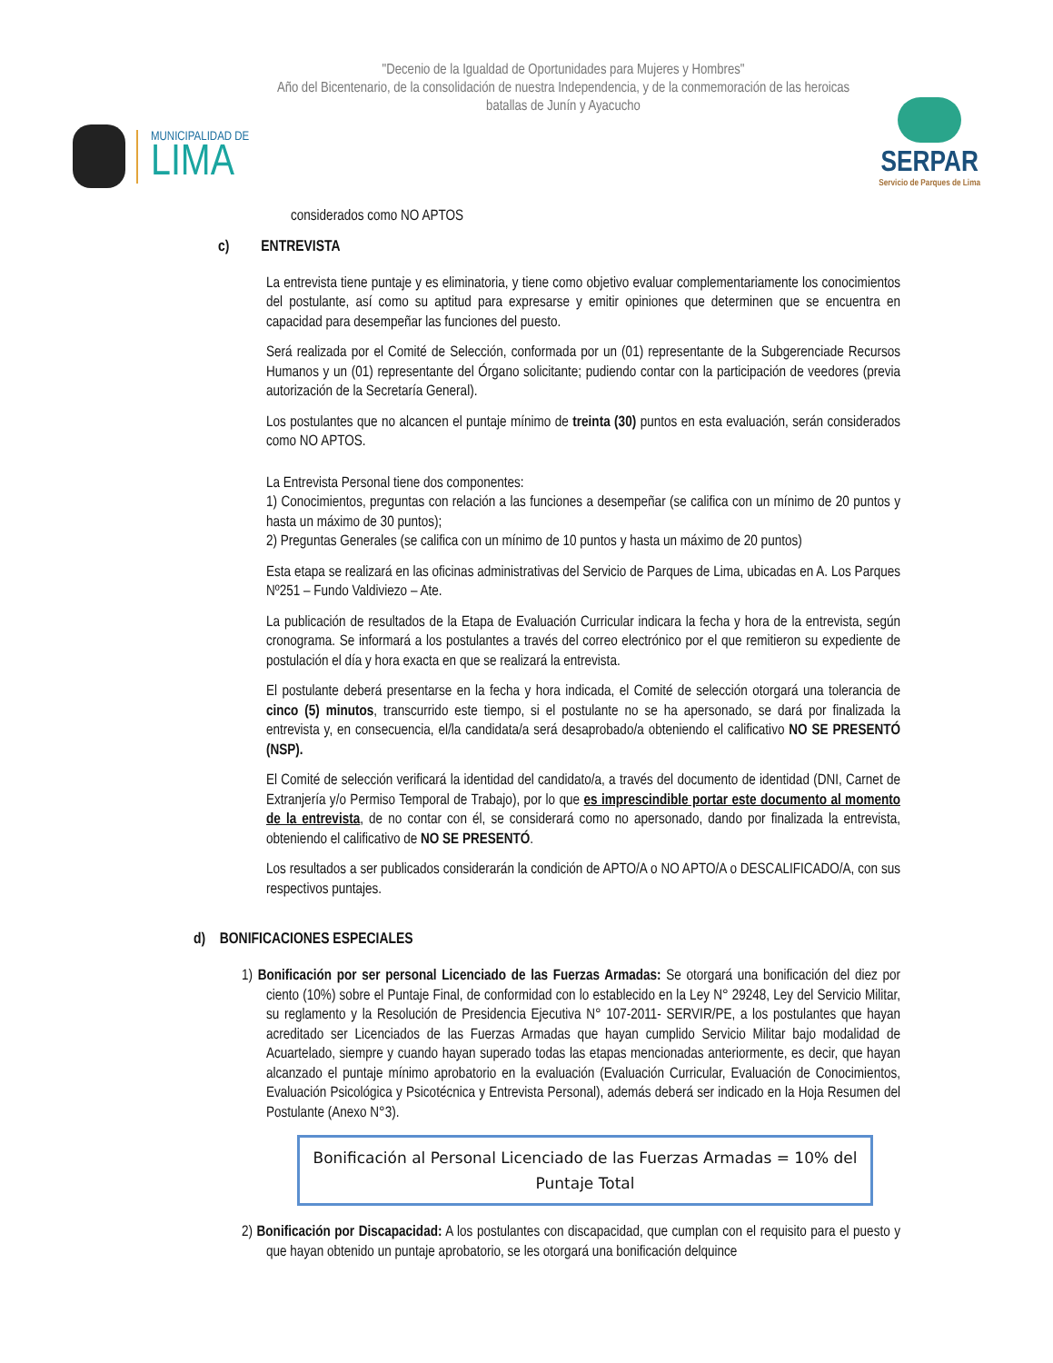"Decenio de la Igualdad de Oportunidades para Mujeres y Hombres"
Año del Bicentenario, de la consolidación de nuestra Independencia, y de la conmemoración de las heroicas batallas de Junín y Ayacucho
MUNICIPALIDAD DE
LIMA
SERPAR
Servicio de Parques de Lima
considerados como NO APTOS
c) ENTREVISTA
La entrevista tiene puntaje y es eliminatoria, y tiene como objetivo evaluar complementariamente los conocimientos del postulante, así como su aptitud para expresarse y emitir opiniones que determinen que se encuentra en capacidad para desempeñar las funciones del puesto.
Será realizada por el Comité de Selección, conformada por un (01) representante de la Subgerenciade Recursos Humanos y un (01) representante del Órgano solicitante; pudiendo contar con la participación de veedores (previa autorización de la Secretaría General).
Los postulantes que no alcancen el puntaje mínimo de treinta (30) puntos en esta evaluación, serán considerados como NO APTOS.
La Entrevista Personal tiene dos componentes:
1) Conocimientos, preguntas con relación a las funciones a desempeñar (se califica con un mínimo de 20 puntos y hasta un máximo de 30 puntos);
2) Preguntas Generales (se califica con un mínimo de 10 puntos y hasta un máximo de 20 puntos)
Esta etapa se realizará en las oficinas administrativas del Servicio de Parques de Lima, ubicadas en A. Los Parques Nº251 – Fundo Valdiviezo – Ate.
La publicación de resultados de la Etapa de Evaluación Curricular indicara la fecha y hora de la entrevista, según cronograma. Se informará a los postulantes a través del correo electrónico por el que remitieron su expediente de postulación el día y hora exacta en que se realizará la entrevista.
El postulante deberá presentarse en la fecha y hora indicada, el Comité de selección otorgará una tolerancia de cinco (5) minutos, transcurrido este tiempo, si el postulante no se ha apersonado, se dará por finalizada la entrevista y, en consecuencia, el/la candidata/a será desaprobado/a obteniendo el calificativo NO SE PRESENTÓ (NSP).
El Comité de selección verificará la identidad del candidato/a, a través del documento de identidad (DNI, Carnet de Extranjería y/o Permiso Temporal de Trabajo), por lo que es imprescindible portar este documento al momento de la entrevista, de no contar con él, se considerará como no apersonado, dando por finalizada la entrevista, obteniendo el calificativo de NO SE PRESENTÓ.
Los resultados a ser publicados considerarán la condición de APTO/A o NO APTO/A o DESCALIFICADO/A, con sus respectivos puntajes.
d) BONIFICACIONES ESPECIALES
1) Bonificación por ser personal Licenciado de las Fuerzas Armadas: Se otorgará una bonificación del diez por ciento (10%) sobre el Puntaje Final, de conformidad con lo establecido en la Ley N° 29248, Ley del Servicio Militar, su reglamento y la Resolución de Presidencia Ejecutiva N° 107-2011- SERVIR/PE, a los postulantes que hayan acreditado ser Licenciados de las Fuerzas Armadas que hayan cumplido Servicio Militar bajo modalidad de Acuartelado, siempre y cuando hayan superado todas las etapas mencionadas anteriormente, es decir, que hayan alcanzado el puntaje mínimo aprobatorio en la evaluación (Evaluación Curricular, Evaluación de Conocimientos, Evaluación Psicológica y Psicotécnica y Entrevista Personal), además deberá ser indicado en la Hoja Resumen del Postulante (Anexo N°3).
Bonificación al Personal Licenciado de las Fuerzas Armadas = 10% del Puntaje Total
2) Bonificación por Discapacidad: A los postulantes con discapacidad, que cumplan con el requisito para el puesto y que hayan obtenido un puntaje aprobatorio, se les otorgará una bonificación delquince